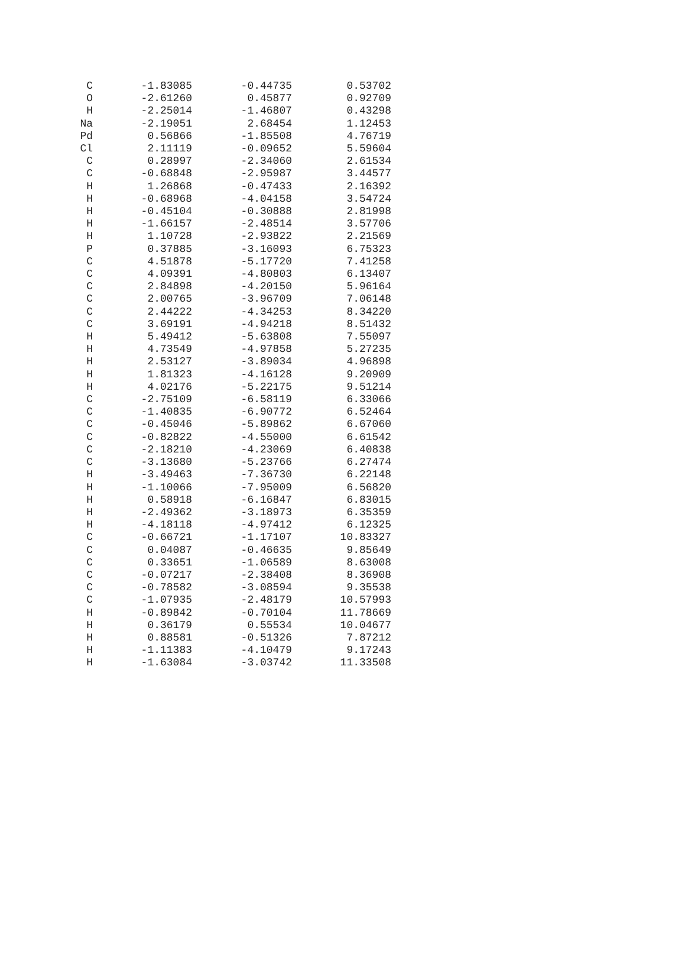| C | -1.83085 | -0.44735 | 0.53702 |
| O | -2.61260 | 0.45877 | 0.92709 |
| H | -2.25014 | -1.46807 | 0.43298 |
| Na | -2.19051 | 2.68454 | 1.12453 |
| Pd | 0.56866 | -1.85508 | 4.76719 |
| Cl | 2.11119 | -0.09652 | 5.59604 |
| C | 0.28997 | -2.34060 | 2.61534 |
| C | -0.68848 | -2.95987 | 3.44577 |
| H | 1.26868 | -0.47433 | 2.16392 |
| H | -0.68968 | -4.04158 | 3.54724 |
| H | -0.45104 | -0.30888 | 2.81998 |
| H | -1.66157 | -2.48514 | 3.57706 |
| H | 1.10728 | -2.93822 | 2.21569 |
| P | 0.37885 | -3.16093 | 6.75323 |
| C | 4.51878 | -5.17720 | 7.41258 |
| C | 4.09391 | -4.80803 | 6.13407 |
| C | 2.84898 | -4.20150 | 5.96164 |
| C | 2.00765 | -3.96709 | 7.06148 |
| C | 2.44222 | -4.34253 | 8.34220 |
| C | 3.69191 | -4.94218 | 8.51432 |
| H | 5.49412 | -5.63808 | 7.55097 |
| H | 4.73549 | -4.97858 | 5.27235 |
| H | 2.53127 | -3.89034 | 4.96898 |
| H | 1.81323 | -4.16128 | 9.20909 |
| H | 4.02176 | -5.22175 | 9.51214 |
| C | -2.75109 | -6.58119 | 6.33066 |
| C | -1.40835 | -6.90772 | 6.52464 |
| C | -0.45046 | -5.89862 | 6.67060 |
| C | -0.82822 | -4.55000 | 6.61542 |
| C | -2.18210 | -4.23069 | 6.40838 |
| C | -3.13680 | -5.23766 | 6.27474 |
| H | -3.49463 | -7.36730 | 6.22148 |
| H | -1.10066 | -7.95009 | 6.56820 |
| H | 0.58918 | -6.16847 | 6.83015 |
| H | -2.49362 | -3.18973 | 6.35359 |
| H | -4.18118 | -4.97412 | 6.12325 |
| C | -0.66721 | -1.17107 | 10.83327 |
| C | 0.04087 | -0.46635 | 9.85649 |
| C | 0.33651 | -1.06589 | 8.63008 |
| C | -0.07217 | -2.38408 | 8.36908 |
| C | -0.78582 | -3.08594 | 9.35538 |
| C | -1.07935 | -2.48179 | 10.57993 |
| H | -0.89842 | -0.70104 | 11.78669 |
| H | 0.36179 | 0.55534 | 10.04677 |
| H | 0.88581 | -0.51326 | 7.87212 |
| H | -1.11383 | -4.10479 | 9.17243 |
| H | -1.63084 | -3.03742 | 11.33508 |